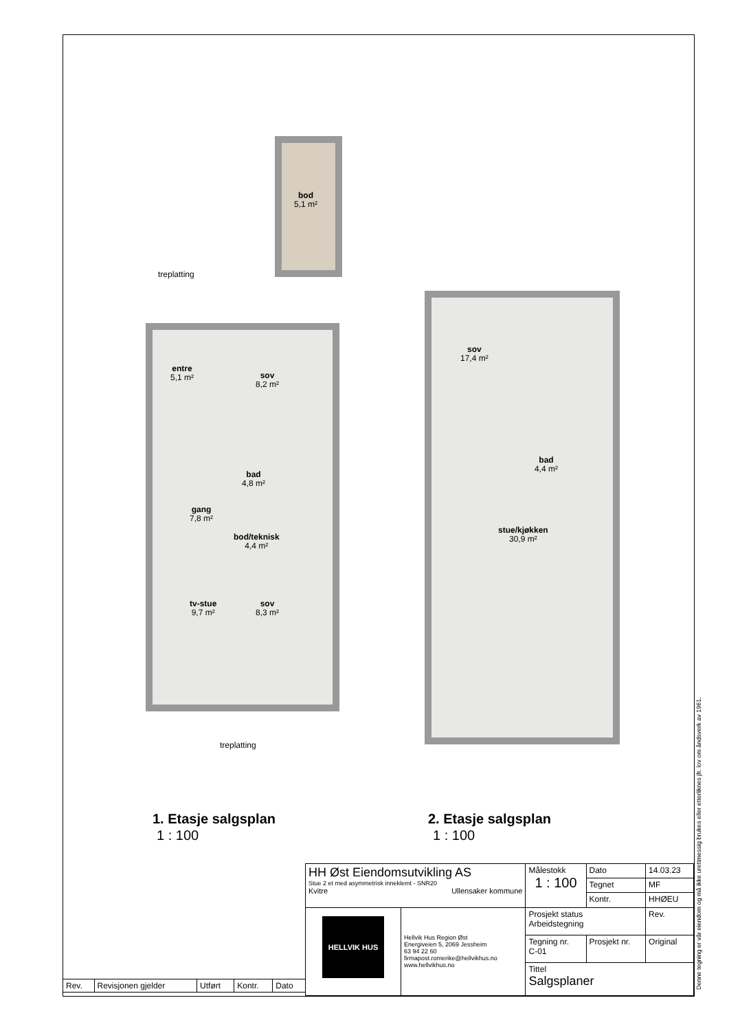bod
5,1 m²
treplatting
entre
5,1 m²
sov
8,2 m²
bad
4,8 m²
gang
7,8 m²
bod/teknisk
4,4 m²
tv-stue
9,7 m²
sov
8,3 m²
treplatting
sov
17,4 m²
bad
4,4 m²
stue/kjøkken
30,9 m²
1. Etasje salgsplan
1 : 100
2. Etasje salgsplan
1 : 100
| Rev. | Revisjonen gjelder | Utført | Kontr. | Dato |
| HH Øst Eiendomsutvikling AS Stue 2 et med asymmetrisk inneklemt - SNR20 Kvitre Ullensaker kommune | | Målestokk 1 : 100 | | Dato | 14.03.23 |
| | | | | Tegnet | MF |
| | | | | Kontr. | HHØEU |
| HELLVIK HUS | Hellvik Hus Region Øst Energiveien 5, 2069 Jessheim 63 94 22 60 firmapost.romerike@hellvikhus.no www.hellvikhus.no | Prosjekt status Arbeidstegning | | | Rev. |
| | | Tegning nr. C-01 | Prosjekt nr. | | Original |
| | | Tittel Salgsplaner | | | |
Denne tegning er vår eiendom og må ikke urettmessig brukes eller etterliknes jfr. lov om åndsverk av 1961.